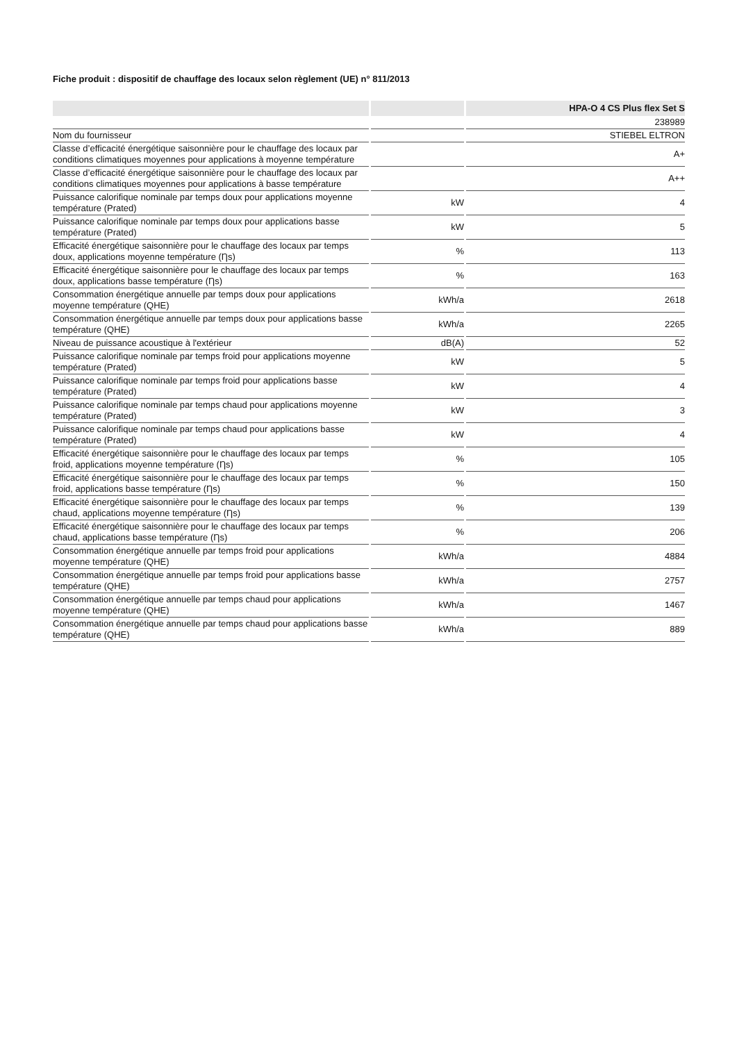Fiche produit : dispositif de chauffage des locaux selon règlement (UE) n° 811/2013
| | | HPA-O 4 CS Plus flex Set S |
| --- | --- | --- |
| | | 238989 |
| Nom du fournisseur | | STIEBEL ELTRON |
| Classe d’efficacité énergétique saisonnière pour le chauffage des locaux par conditions climatiques moyennes pour applications à moyenne température | | A+ |
| Classe d’efficacité énergétique saisonnière pour le chauffage des locaux par conditions climatiques moyennes pour applications à basse température | | A++ |
| Puissance calorifique nominale par temps doux pour applications moyenne température (Prated) | kW | 4 |
| Puissance calorifique nominale par temps doux pour applications basse température (Prated) | kW | 5 |
| Efficacité énergétique saisonnière pour le chauffage des locaux par temps doux, applications moyenne température (Ƞs) | % | 113 |
| Efficacité énergétique saisonnière pour le chauffage des locaux par temps doux, applications basse température (Ƞs) | % | 163 |
| Consommation énergétique annuelle par temps doux pour applications moyenne température (QHE) | kWh/a | 2618 |
| Consommation énergétique annuelle par temps doux pour applications basse température (QHE) | kWh/a | 2265 |
| Niveau de puissance acoustique à l'extérieur | dB(A) | 52 |
| Puissance calorifique nominale par temps froid pour applications moyenne température (Prated) | kW | 5 |
| Puissance calorifique nominale par temps froid pour applications basse température (Prated) | kW | 4 |
| Puissance calorifique nominale par temps chaud pour applications moyenne température (Prated) | kW | 3 |
| Puissance calorifique nominale par temps chaud pour applications basse température (Prated) | kW | 4 |
| Efficacité énergétique saisonnière pour le chauffage des locaux par temps froid, applications moyenne température (Ƞs) | % | 105 |
| Efficacité énergétique saisonnière pour le chauffage des locaux par temps froid, applications basse température (Ƞs) | % | 150 |
| Efficacité énergétique saisonnière pour le chauffage des locaux par temps chaud, applications moyenne température (Ƞs) | % | 139 |
| Efficacité énergétique saisonnière pour le chauffage des locaux par temps chaud, applications basse température (Ƞs) | % | 206 |
| Consommation énergétique annuelle par temps froid pour applications moyenne température (QHE) | kWh/a | 4884 |
| Consommation énergétique annuelle par temps froid pour applications basse température (QHE) | kWh/a | 2757 |
| Consommation énergétique annuelle par temps chaud pour applications moyenne température (QHE) | kWh/a | 1467 |
| Consommation énergétique annuelle par temps chaud pour applications basse température (QHE) | kWh/a | 889 |